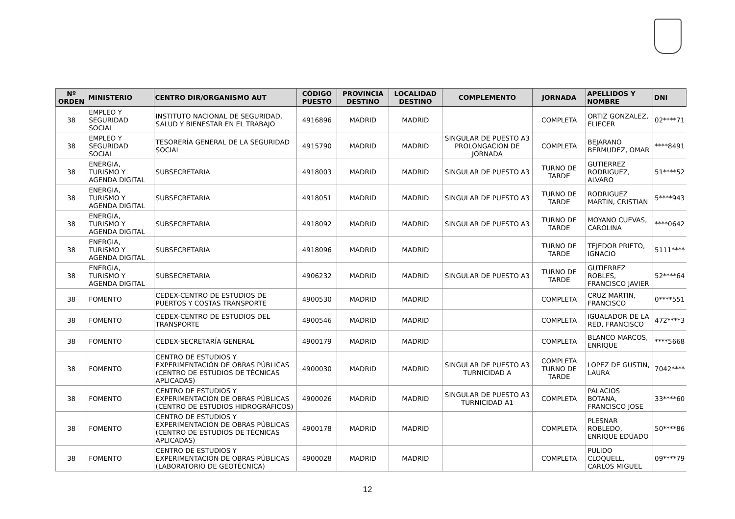| Nº ORDEN | MINISTERIO | CENTRO DIR/ORGANISMO AUT | CÓDIGO PUESTO | PROVINCIA DESTINO | LOCALIDAD DESTINO | COMPLEMENTO | JORNADA | APELLIDOS Y NOMBRE | DNI |
| --- | --- | --- | --- | --- | --- | --- | --- | --- | --- |
| 38 | EMPLEO Y SEGURIDAD SOCIAL | INSTITUTO NACIONAL DE SEGURIDAD, SALUD Y BIENESTAR EN EL TRABAJO | 4916896 | MADRID | MADRID | | COMPLETA | ORTIZ GONZALEZ, ELIECER | 02****71 |
| 38 | EMPLEO Y SEGURIDAD SOCIAL | TESORERÍA GENERAL DE LA SEGURIDAD SOCIAL | 4915790 | MADRID | MADRID | SINGULAR DE PUESTO A3 PROLONGACION DE JORNADA | COMPLETA | BEJARANO BERMUDEZ, OMAR | ****8491 |
| 38 | ENERGIA, TURISMO Y AGENDA DIGITAL | SUBSECRETARIA | 4918003 | MADRID | MADRID | SINGULAR DE PUESTO A3 | TURNO DE TARDE | GUTIERREZ RODRIGUEZ, ALVARO | 51****52 |
| 38 | ENERGIA, TURISMO Y AGENDA DIGITAL | SUBSECRETARIA | 4918051 | MADRID | MADRID | SINGULAR DE PUESTO A3 | TURNO DE TARDE | RODRIGUEZ MARTIN, CRISTIAN | 5****943 |
| 38 | ENERGIA, TURISMO Y AGENDA DIGITAL | SUBSECRETARIA | 4918092 | MADRID | MADRID | SINGULAR DE PUESTO A3 | TURNO DE TARDE | MOYANO CUEVAS, CAROLINA | ****0642 |
| 38 | ENERGIA, TURISMO Y AGENDA DIGITAL | SUBSECRETARIA | 4918096 | MADRID | MADRID | | TURNO DE TARDE | TEJEDOR PRIETO, IGNACIO | 5111**** |
| 38 | ENERGIA, TURISMO Y AGENDA DIGITAL | SUBSECRETARIA | 4906232 | MADRID | MADRID | SINGULAR DE PUESTO A3 | TURNO DE TARDE | GUTIERREZ ROBLES, FRANCISCO JAVIER | 52****64 |
| 38 | FOMENTO | CEDEX-CENTRO DE ESTUDIOS DE PUERTOS Y COSTAS TRANSPORTE | 4900530 | MADRID | MADRID | | COMPLETA | CRUZ MARTIN, FRANCISCO | 0****551 |
| 38 | FOMENTO | CEDEX-CENTRO DE ESTUDIOS DEL TRANSPORTE | 4900546 | MADRID | MADRID | | COMPLETA | IGUALADOR DE LA RED, FRANCISCO | 472****3 |
| 38 | FOMENTO | CEDEX-SECRETARÍA GENERAL | 4900179 | MADRID | MADRID | | COMPLETA | BLANCO MARCOS, ENRIQUE | ****5668 |
| 38 | FOMENTO | CENTRO DE ESTUDIOS Y EXPERIMENTACIÓN DE OBRAS PÚBLICAS (CENTRO DE ESTUDIOS DE TÉCNICAS APLICADAS) | 4900030 | MADRID | MADRID | SINGULAR DE PUESTO A3 TURNICIDAD A | COMPLETA TURNO DE TARDE | LOPEZ DE GUSTIN, LAURA | 7042**** |
| 38 | FOMENTO | CENTRO DE ESTUDIOS Y EXPERIMENTACIÓN DE OBRAS PÚBLICAS (CENTRO DE ESTUDIOS HIDROGRÁFICOS) | 4900026 | MADRID | MADRID | SINGULAR DE PUESTO A3 TURNICIDAD A1 | COMPLETA | PALACIOS BOTANA, FRANCISCO JOSE | 33****60 |
| 38 | FOMENTO | CENTRO DE ESTUDIOS Y EXPERIMENTACIÓN DE OBRAS PÚBLICAS (CENTRO DE ESTUDIOS DE TÉCNICAS APLICADAS) | 4900178 | MADRID | MADRID | | COMPLETA | PLESNAR ROBLEDO, ENRIQUE EDUADO | 50****86 |
| 38 | FOMENTO | CENTRO DE ESTUDIOS Y EXPERIMENTACIÓN DE OBRAS PÚBLICAS (LABORATORIO DE GEOTÉCNICA) | 4900028 | MADRID | MADRID | | COMPLETA | PULIDO CLOQUELL, CARLOS MIGUEL | 09****79 |
12